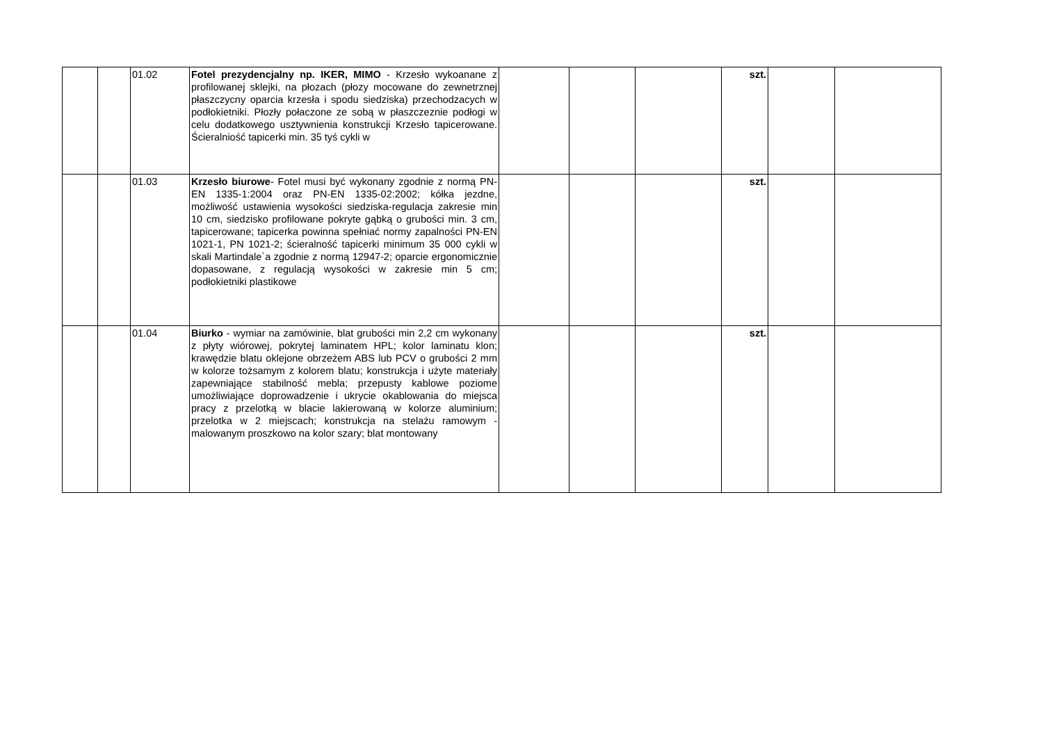| | | 01.02 | Fotel prezydencjalny np. IKER, MIMO - Krzesło wykoanane z profilowanej sklejki, na płozach (płozy mocowane do zewnetrznej płaszczycny oparcia krzesła i spodu siedziska) przechodzacych w podłokietniki. Płozły połaczone ze sobą w płaszczeznie podłogi w celu dodatkowego usztywnienia konstrukcji Krzesło tapicerowane. Ścieralniość tapicerki min. 35 tyś cykli w | | | | szt. | | |
| | | 01.03 | Krzesło biurowe - Fotel musi być wykonany zgodnie z normą PN-EN 1335-1:2004 oraz PN-EN 1335-02:2002; kółka jezdne, możliwość ustawienia wysokości siedziska-regulacja zakresie min 10 cm, siedzisko profilowane pokryte gąbką o grubości min. 3 cm, tapicerowane; tapicerka powinna spełniać normy zapalności PN-EN 1021-1, PN 1021-2; ścieralność tapicerki minimum 35 000 cykli w skali Martindale`a zgodnie z normą 12947-2; oparcie ergonomicznie dopasowane, z regulacją wysokości w zakresie min 5 cm; podłokietniki plastikowe | | | | szt. | | |
| | | 01.04 | Biurko - wymiar na zamówinie, blat grubości min 2,2 cm wykonany z płyty wiórowej, pokrytej laminatem HPL; kolor laminatu klon; krawędzie blatu oklejone obrzeżem ABS lub PCV o grubości 2 mm w kolorze tożsamym z kolorem blatu; konstrukcja i użyte materiały zapewniające stabilność mebla; przepusty kablowe poziome umożliwiające doprowadzenie i ukrycie okablowania do miejsca pracy z przelotką w blacie lakierowaną w kolorze aluminium; przelotka w 2 miejscach; konstrukcja na stelażu ramowym - malowanym proszkowo na kolor szary; blat montowany | | | | szt. | | |